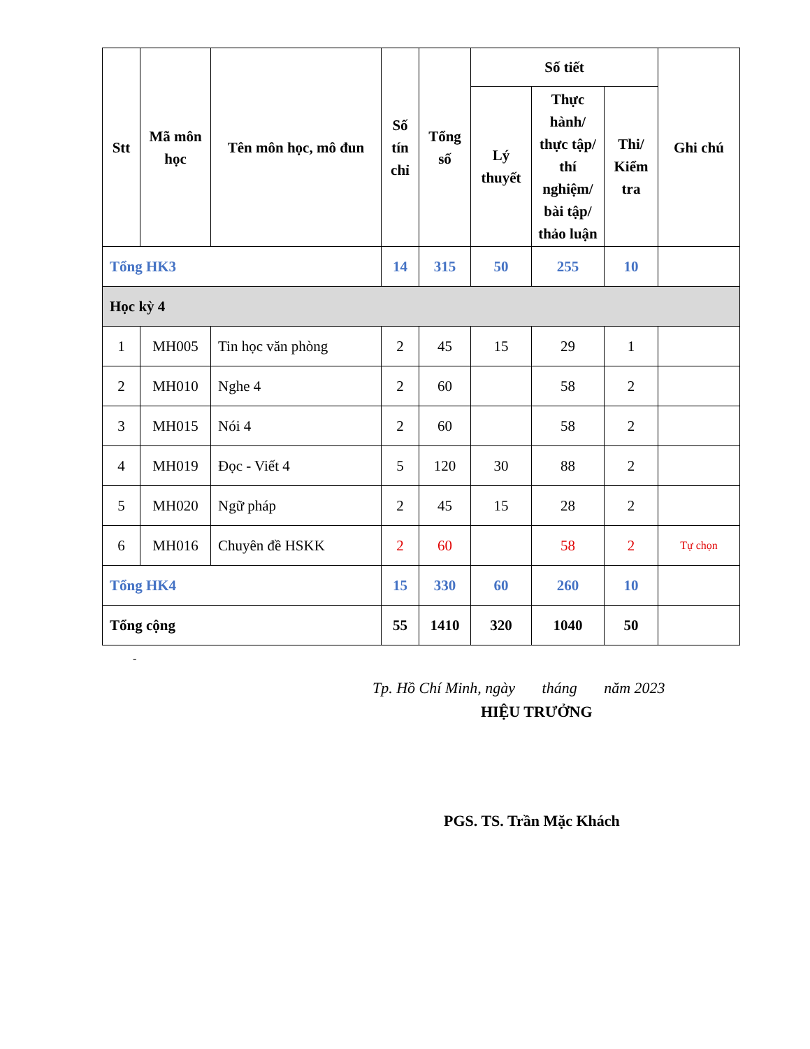| Stt | Mã môn học | Tên môn học, mô đun | Số tín chỉ | Tổng số | Số tiết | | | Ghi chú |
| --- | --- | --- | --- | --- | --- | --- | --- | --- |
| | | | | | Lý thuyết | Thực hành/ thực tập/ thí nghiệm/ bài tập/ thảo luận | Thi/ Kiểm tra | |
| Tổng HK3 | | | 14 | 315 | 50 | 255 | 10 | |
| Học kỳ 4 | | | | | | | | |
| 1 | MH005 | Tin học văn phòng | 2 | 45 | 15 | 29 | 1 | |
| 2 | MH010 | Nghe 4 | 2 | 60 | | 58 | 2 | |
| 3 | MH015 | Nói 4 | 2 | 60 | | 58 | 2 | |
| 4 | MH019 | Đọc - Viết 4 | 5 | 120 | 30 | 88 | 2 | |
| 5 | MH020 | Ngữ pháp | 2 | 45 | 15 | 28 | 2 | |
| 6 | MH016 | Chuyên đề HSKK | 2 | 60 | | 58 | 2 | Tự chọn |
| Tổng HK4 | | | 15 | 330 | 60 | 260 | 10 | |
| Tổng cộng | | | 55 | 1410 | 320 | 1040 | 50 | |
-
Tp. Hồ Chí Minh, ngày tháng năm 2023
HIỆU TRƯỞNG
PGS. TS. Trần Mặc Khách